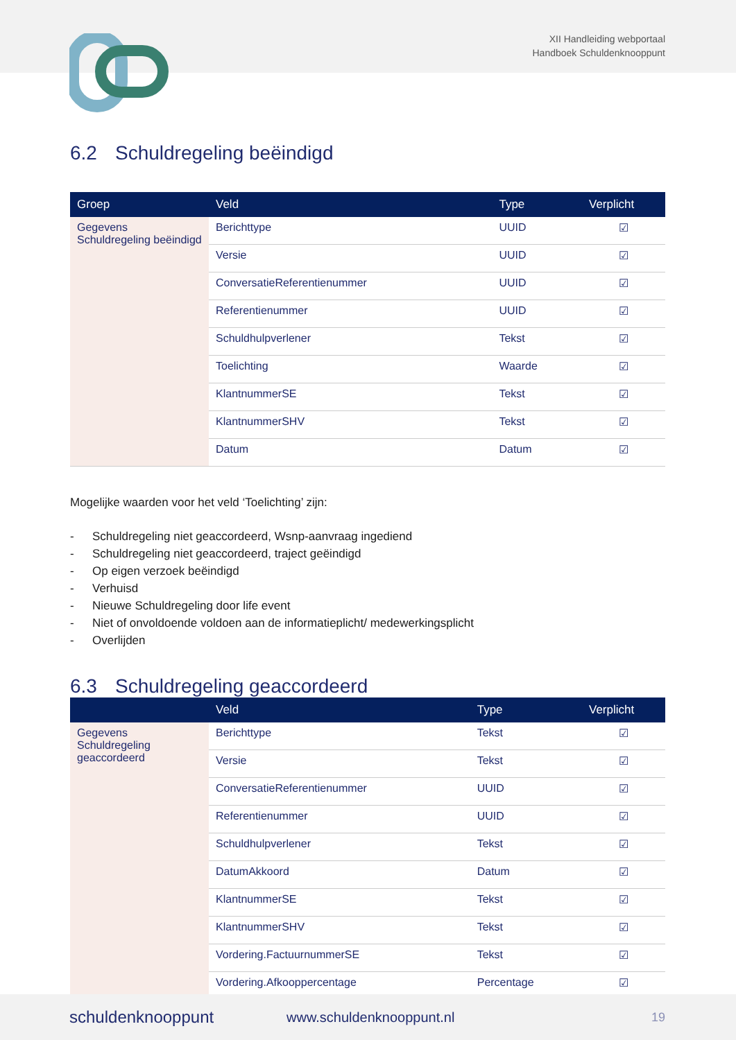XII Handleiding webportaal
Handboek Schuldenknooppunt
6.2 Schuldregeling beëindigd
| Groep | Veld | Type | Verplicht |
| --- | --- | --- | --- |
| Gegevens Schuldregeling beëindigd | Berichttype | UUID | ☑ |
| | Versie | UUID | ☑ |
| | ConversatieReferentienummer | UUID | ☑ |
| | Referentienummer | UUID | ☑ |
| | Schuldhulpverlener | Tekst | ☑ |
| | Toelichting | Waarde | ☑ |
| | KlantnummerSE | Tekst | ☑ |
| | KlantnummerSHV | Tekst | ☑ |
| | Datum | Datum | ☑ |
Mogelijke waarden voor het veld ‘Toelichting’ zijn:
- Schuldregeling niet geaccordeerd, Wsnp-aanvraag ingediend
- Schuldregeling niet geaccordeerd, traject geëindigd
- Op eigen verzoek beëindigd
- Verhuisd
- Nieuwe Schuldregeling door life event
- Niet of onvoldoende voldoen aan de informatieplicht/ medewerkingsplicht
- Overlijden
6.3 Schuldregeling geaccordeerd
| | Veld | Type | Verplicht |
| --- | --- | --- | --- |
| Gegevens Schuldregeling geaccordeerd | Berichttype | Tekst | ☑ |
| | Versie | Tekst | ☑ |
| | ConversatieReferentienummer | UUID | ☑ |
| | Referentienummer | UUID | ☑ |
| | Schuldhulpverlener | Tekst | ☑ |
| | DatumAkkoord | Datum | ☑ |
| | KlantnummerSE | Tekst | ☑ |
| | KlantnummerSHV | Tekst | ☑ |
| | Vordering.FactuurnummerSE | Tekst | ☑ |
| | Vordering.Afkooppercentage | Percentage | ☑ |
schuldenknooppunt www.schuldenknooppunt.nl 19